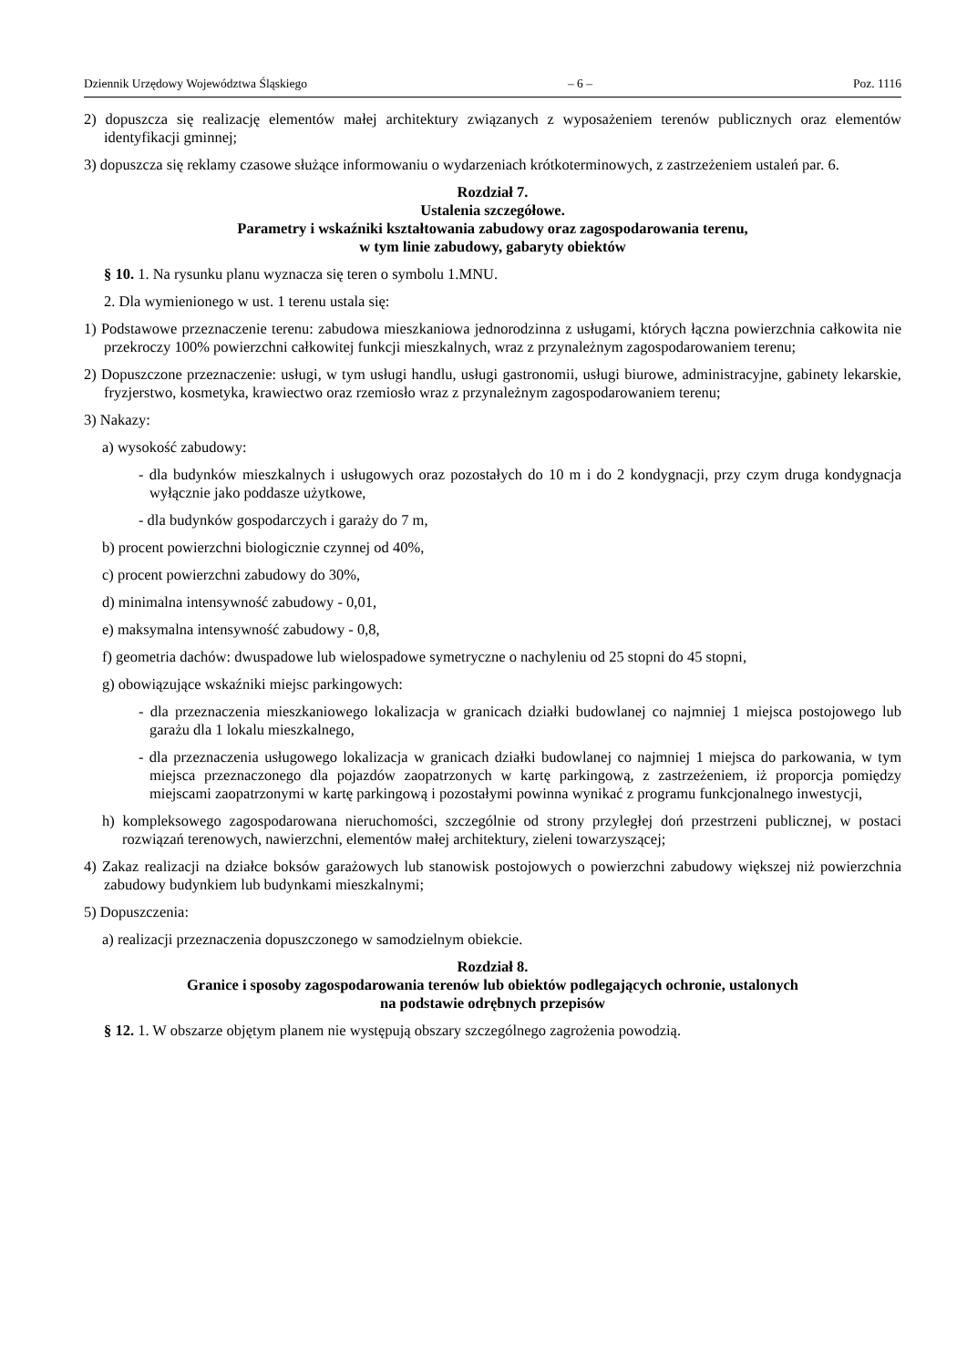Dziennik Urzędowy Województwa Śląskiego – 6 – Poz. 1116
2) dopuszcza się realizację elementów małej architektury związanych z wyposażeniem terenów publicznych oraz elementów identyfikacji gminnej;
3) dopuszcza się reklamy czasowe służące informowaniu o wydarzeniach krótkoterminowych, z zastrzeżeniem ustaleń par. 6.
Rozdział 7.
Ustalenia szczegółowe.
Parametry i wskaźniki kształtowania zabudowy oraz zagospodarowania terenu,
w tym linie zabudowy, gabaryty obiektów
§ 10. 1. Na rysunku planu wyznacza się teren o symbolu 1.MNU.
2. Dla wymienionego w ust. 1 terenu ustala się:
1) Podstawowe przeznaczenie terenu: zabudowa mieszkaniowa jednorodzinna z usługami, których łączna powierzchnia całkowita nie przekroczy 100% powierzchni całkowitej funkcji mieszkalnych, wraz z przynależnym zagospodarowaniem terenu;
2) Dopuszczone przeznaczenie: usługi, w tym usługi handlu, usługi gastronomii, usługi biurowe, administracyjne, gabinety lekarskie, fryzjerstwo, kosmetyka, krawiectwo oraz rzemiosło wraz z przynależnym zagospodarowaniem terenu;
3) Nakazy:
a) wysokość zabudowy:
- dla budynków mieszkalnych i usługowych oraz pozostałych do 10 m i do 2 kondygnacji, przy czym druga kondygnacja wyłącznie jako poddasze użytkowe,
- dla budynków gospodarczych i garaży do 7 m,
b) procent powierzchni biologicznie czynnej od 40%,
c) procent powierzchni zabudowy do 30%,
d) minimalna intensywność zabudowy - 0,01,
e) maksymalna intensywność zabudowy - 0,8,
f) geometria dachów: dwuspadowe lub wielospadowe symetryczne o nachyleniu od 25 stopni do 45 stopni,
g) obowiązujące wskaźniki miejsc parkingowych:
- dla przeznaczenia mieszkaniowego lokalizacja w granicach działki budowlanej co najmniej 1 miejsca postojowego lub garażu dla 1 lokalu mieszkalnego,
- dla przeznaczenia usługowego lokalizacja w granicach działki budowlanej co najmniej 1 miejsca do parkowania, w tym miejsca przeznaczonego dla pojazdów zaopatrzonych w kartę parkingową, z zastrzeżeniem, iż proporcja pomiędzy miejscami zaopatrzonymi w kartę parkingową i pozostałymi powinna wynikać z programu funkcjonalnego inwestycji,
h) kompleksowego zagospodarowana nieruchomości, szczególnie od strony przyległej doń przestrzeni publicznej, w postaci rozwiązań terenowych, nawierzchni, elementów małej architektury, zieleni towarzyszącej;
4) Zakaz realizacji na działce boksów garażowych lub stanowisk postojowych o powierzchni zabudowy większej niż powierzchnia zabudowy budynkiem lub budynkami mieszkalnymi;
5) Dopuszczenia:
a) realizacji przeznaczenia dopuszczonego w samodzielnym obiekcie.
Rozdział 8.
Granice i sposoby zagospodarowania terenów lub obiektów podlegających ochronie, ustalonych
na podstawie odrębnych przepisów
§ 12. 1. W obszarze objętym planem nie występują obszary szczególnego zagrożenia powodzią.